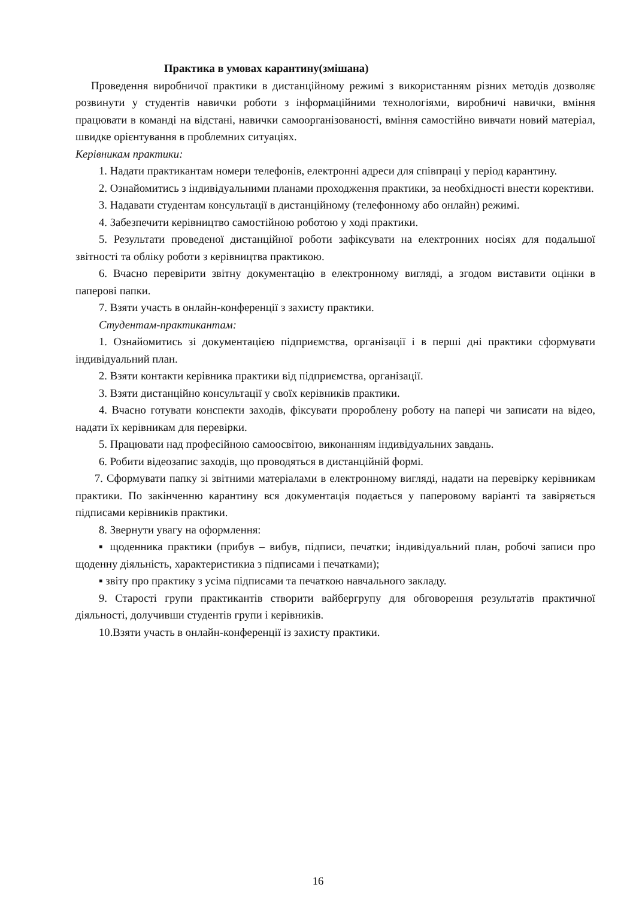Практика в умовах карантину(змішана)
Проведення виробничої практики в дистанційному режимі з використанням різних методів дозволяє розвинути у студентів навички роботи з інформаційними технологіями, виробничі навички, вміння працювати в команді на відстані, навички самоорганізованості, вміння самостійно вивчати новий матеріал, швидке орієнтування в проблемних ситуаціях.
Керівникам практики:
1. Надати практикантам номери телефонів, електронні адреси для співпраці у період карантину.
2. Ознайомитись з індивідуальними планами проходження практики, за необхідності внести корективи.
3. Надавати студентам консультації в дистанційному (телефонному або онлайн) режимі.
4. Забезпечити керівництво самостійною роботою у ході практики.
5. Результати проведеної дистанційної роботи зафіксувати на електронних носіях для подальшої звітності та обліку роботи з керівництва практикою.
6. Вчасно перевірити звітну документацію в електронному вигляді, а згодом виставити оцінки в паперові папки.
7. Взяти участь в онлайн-конференції з захисту практики.
Студентам-практикантам:
1. Ознайомитись зі документацією підприємства, організації і в перші дні практики сформувати індивідуальний план.
2. Взяти контакти керівника практики від підприємства, організації.
3. Взяти дистанційно консультації у своїх керівників практики.
4. Вчасно готувати конспекти заходів, фіксувати пророблену роботу на папері чи записати на відео, надати їх керівникам для перевірки.
5. Працювати над професійною самоосвітою, виконанням індивідуальних завдань.
6. Робити відеозапис заходів, що проводяться в дистанційній формі.
7. Сформувати папку зі звітними матеріалами в електронному вигляді, надати на перевірку керівникам практики. По закінченню карантину вся документація подається у паперовому варіанті та завіряється підписами керівників практики.
8. Звернути увагу на оформлення:
▪ щоденника практики (прибув – вибув, підписи, печатки; індивідуальний план, робочі записи про щоденну діяльність, характеристикиа з підписами і печатками);
▪ звіту про практику з усіма підписами та печаткою навчального закладу.
9. Старості групи практикантів створити вайбергрупу для обговорення результатів практичної діяльності, долучивши студентів групи і керівників.
10.Взяти участь в онлайн-конференції із захисту практики.
16